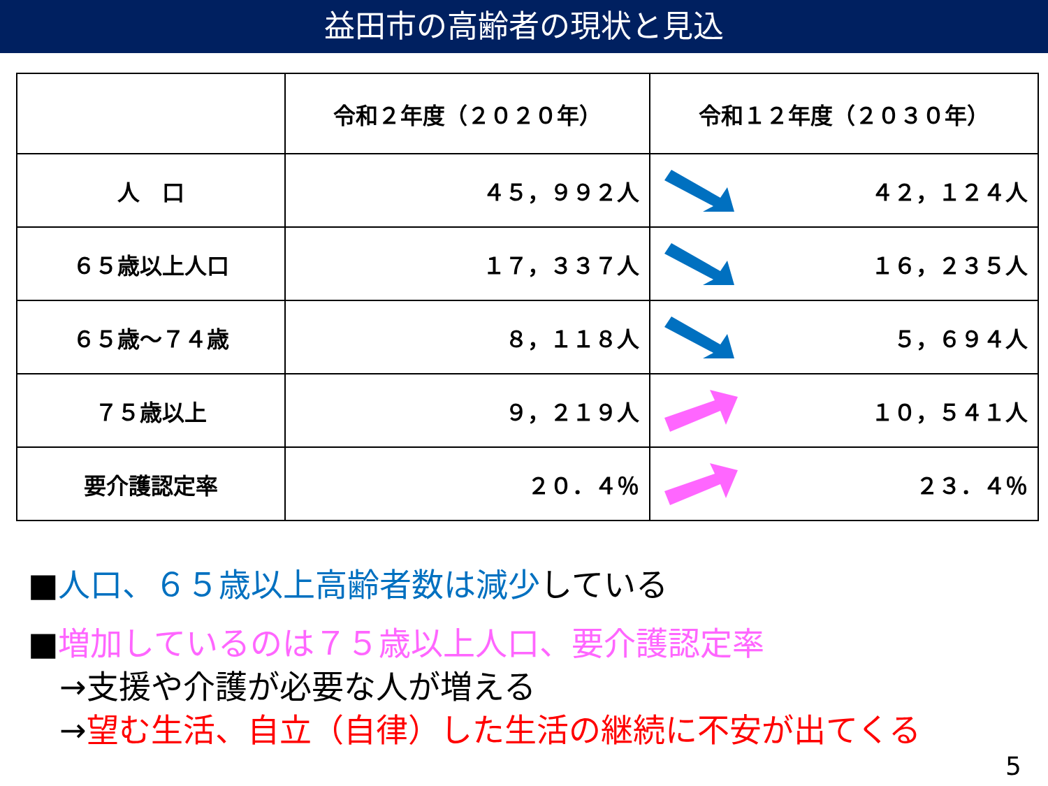益田市の高齢者の現状と見込
| | 令和２年度（２０２０年） | 令和１２年度（２０３０年） |
| --- | --- | --- |
| 人 口 | ４５，９９２人 | ４２，１２４人 |
| ６５歳以上人口 | １７，３３７人 | １６，２３５人 |
| ６５歳～７４歳 | ８，１１８人 | ５，６９４人 |
| ７５歳以上 | ９，２１９人 | １０，５４１人 |
| 要介護認定率 | ２０．４％ | ２３．４％ |
■人口、６５歳以上高齢者数は減少している
■増加しているのは７５歳以上人口、要介護認定率
→支援や介護が必要な人が増える
→望む生活、自立（自律）した生活の継続に不安が出てくる
5